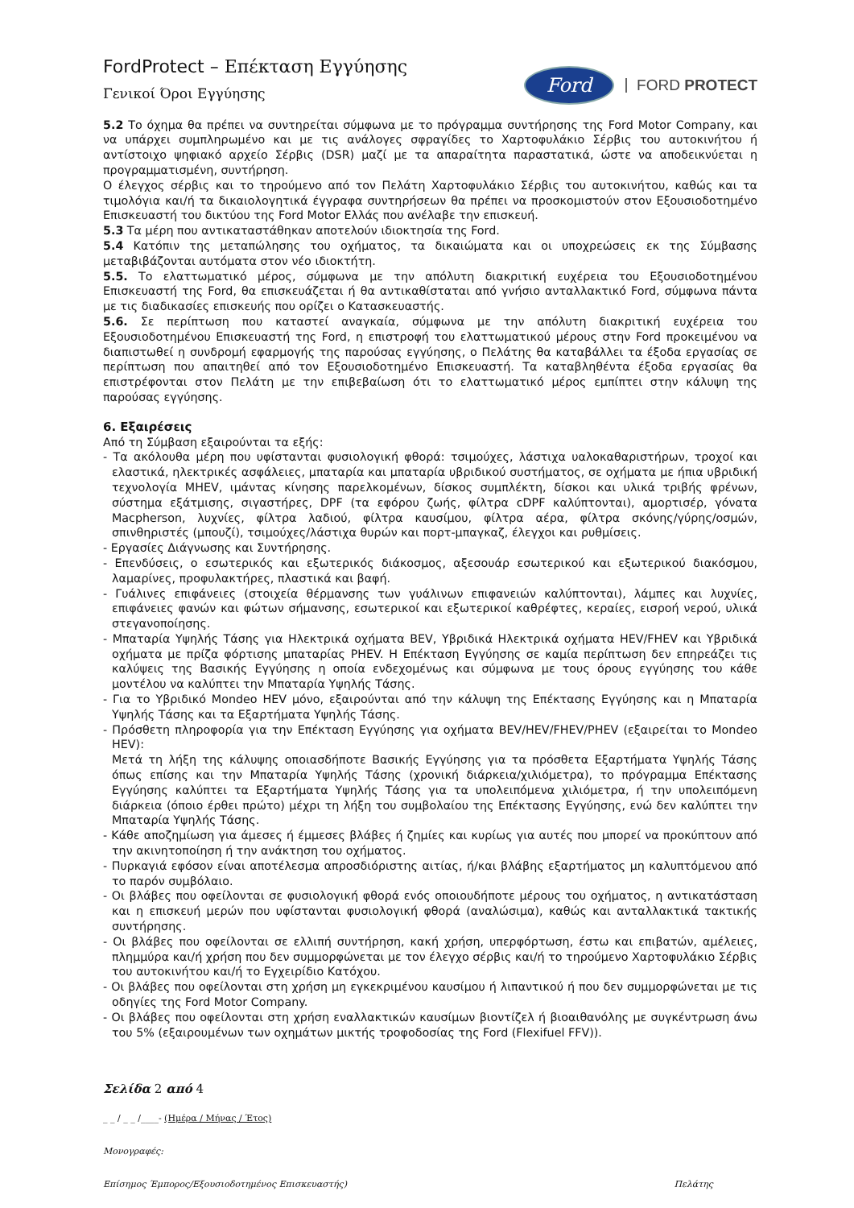FordProtect – Επέκταση Εγγύησης
Γενικοί Όροι Εγγύησης
Ford
FORD PROTECT
5.2 Το όχημα θα πρέπει να συντηρείται σύμφωνα με το πρόγραμμα συντήρησης της Ford Motor Company, και να υπάρχει συμπληρωμένο και με τις ανάλογες σφραγίδες το Χαρτοφυλάκιο Σέρβις του αυτοκινήτου ή αντίστοιχο ψηφιακό αρχείο Σέρβις (DSR) μαζί με τα απαραίτητα παραστατικά, ώστε να αποδεικνύεται η προγραμματισμένη, συντήρηση.
Ο έλεγχος σέρβις και το τηρούμενο από τον Πελάτη Χαρτοφυλάκιο Σέρβις του αυτοκινήτου, καθώς και τα τιμολόγια και/ή τα δικαιολογητικά έγγραφα συντηρήσεων θα πρέπει να προσκομιστούν στον Εξουσιοδοτημένο Επισκευαστή του δικτύου της Ford Motor Ελλάς που ανέλαβε την επισκευή.
5.3 Τα μέρη που αντικαταστάθηκαν αποτελούν ιδιοκτησία της Ford.
5.4 Κατόπιν της μεταπώλησης του οχήματος, τα δικαιώματα και οι υποχρεώσεις εκ της Σύμβασης μεταβιβάζονται αυτόματα στον νέο ιδιοκτήτη.
5.5. Το ελαττωματικό μέρος, σύμφωνα με την απόλυτη διακριτική ευχέρεια του Εξουσιοδοτημένου Επισκευαστή της Ford, θα επισκευάζεται ή θα αντικαθίσταται από γνήσιο ανταλλακτικό Ford, σύμφωνα πάντα με τις διαδικασίες επισκευής που ορίζει ο Κατασκευαστής.
5.6. Σε περίπτωση που καταστεί αναγκαία, σύμφωνα με την απόλυτη διακριτική ευχέρεια του Εξουσιοδοτημένου Επισκευαστή της Ford, η επιστροφή του ελαττωματικού μέρους στην Ford προκειμένου να διαπιστωθεί η συνδρομή εφαρμογής της παρούσας εγγύησης, ο Πελάτης θα καταβάλλει τα έξοδα εργασίας σε περίπτωση που απαιτηθεί από τον Εξουσιοδοτημένο Επισκευαστή. Τα καταβληθέντα έξοδα εργασίας θα επιστρέφονται στον Πελάτη με την επιβεβαίωση ότι το ελαττωματικό μέρος εμπίπτει στην κάλυψη της παρούσας εγγύησης.
6. Εξαιρέσεις
Από τη Σύμβαση εξαιρούνται τα εξής:
- Τα ακόλουθα μέρη που υφίστανται φυσιολογική φθορά: τσιμούχες, λάστιχα υαλοκαθαριστήρων, τροχοί και ελαστικά, ηλεκτρικές ασφάλειες, μπαταρία και μπαταρία υβριδικού συστήματος, σε οχήματα με ήπια υβριδική τεχνολογία MHEV, ιμάντας κίνησης παρελκομένων, δίσκος συμπλέκτη, δίσκοι και υλικά τριβής φρένων, σύστημα εξάτμισης, σιγαστήρες, DPF (τα εφόρου ζωής, φίλτρα cDPF καλύπτονται), αμορτισέρ, γόνατα Macpherson, λυχνίες, φίλτρα λαδιού, φίλτρα καυσίμου, φίλτρα αέρα, φίλτρα σκόνης/γύρης/οσμών, σπινθηριστές (μπουζί), τσιμούχες/λάστιχα θυρών και πορτ-μπαγκαζ, έλεγχοι και ρυθμίσεις.
- Εργασίες Διάγνωσης και Συντήρησης.
- Επενδύσεις, ο εσωτερικός και εξωτερικός διάκοσμος, αξεσουάρ εσωτερικού και εξωτερικού διακόσμου, λαμαρίνες, προφυλακτήρες, πλαστικά και βαφή.
- Γυάλινες επιφάνειες (στοιχεία θέρμανσης των γυάλινων επιφανειών καλύπτονται), λάμπες και λυχνίες, επιφάνειες φανών και φώτων σήμανσης, εσωτερικοί και εξωτερικοί καθρέφτες, κεραίες, εισροή νερού, υλικά στεγανοποίησης.
- Μπαταρία Υψηλής Τάσης για Ηλεκτρικά οχήματα BEV, Υβριδικά Ηλεκτρικά οχήματα HEV/FHEV και Υβριδικά οχήματα με πρίζα φόρτισης μπαταρίας PHEV. Η Επέκταση Εγγύησης σε καμία περίπτωση δεν επηρεάζει τις καλύψεις της Βασικής Εγγύησης η οποία ενδεχομένως και σύμφωνα με τους όρους εγγύησης του κάθε μοντέλου να καλύπτει την Μπαταρία Υψηλής Τάσης.
- Για το Υβριδικό Mondeo HEV μόνο, εξαιρούνται από την κάλυψη της Επέκτασης Εγγύησης και η Μπαταρία Υψηλής Τάσης και τα Εξαρτήματα Υψηλής Τάσης.
- Πρόσθετη πληροφορία για την Επέκταση Εγγύησης για οχήματα BEV/HEV/FHEV/PHEV (εξαιρείται το Mondeo HEV):
Μετά τη λήξη της κάλυψης οποιασδήποτε Βασικής Εγγύησης για τα πρόσθετα Εξαρτήματα Υψηλής Τάσης όπως επίσης και την Μπαταρία Υψηλής Τάσης (χρονική διάρκεια/χιλιόμετρα), το πρόγραμμα Επέκτασης Εγγύησης καλύπτει τα Εξαρτήματα Υψηλής Τάσης για τα υπολειπόμενα χιλιόμετρα, ή την υπολειπόμενη διάρκεια (όποιο έρθει πρώτο) μέχρι τη λήξη του συμβολαίου της Επέκτασης Εγγύησης, ενώ δεν καλύπτει την Μπαταρία Υψηλής Τάσης.
- Κάθε αποζημίωση για άμεσες ή έμμεσες βλάβες ή ζημίες και κυρίως για αυτές που μπορεί να προκύπτουν από την ακινητοποίηση ή την ανάκτηση του οχήματος.
- Πυρκαγιά εφόσον είναι αποτέλεσμα απροσδιόριστης αιτίας, ή/και βλάβης εξαρτήματος μη καλυπτόμενου από το παρόν συμβόλαιο.
- Οι βλάβες που οφείλονται σε φυσιολογική φθορά ενός οποιουδήποτε μέρους του οχήματος, η αντικατάσταση και η επισκευή μερών που υφίστανται φυσιολογική φθορά (αναλώσιμα), καθώς και ανταλλακτικά τακτικής συντήρησης.
- Οι βλάβες που οφείλονται σε ελλιπή συντήρηση, κακή χρήση, υπερφόρτωση, έστω και επιβατών, αμέλειες, πλημμύρα και/ή χρήση που δεν συμμορφώνεται με τον έλεγχο σέρβις και/ή το τηρούμενο Χαρτοφυλάκιο Σέρβις του αυτοκινήτου και/ή το Εγχειρίδιο Κατόχου.
- Οι βλάβες που οφείλονται στη χρήση μη εγκεκριμένου καυσίμου ή λιπαντικού ή που δεν συμμορφώνεται με τις οδηγίες της Ford Motor Company.
- Οι βλάβες που οφείλονται στη χρήση εναλλακτικών καυσίμων βιοντίζελ ή βιοαιθανόλης με συγκέντρωση άνω του 5% (εξαιρουμένων των οχημάτων μικτής τροφοδοσίας της Ford (Flexifuel FFV)).
Σελίδα 2 από 4
_ _ / _ _ /____- (Ημέρα / Μήνας / Έτος)
Μονογραφές:
Επίσημος Έμπορος/Εξουσιοδοτημένος Επισκευαστής) Πελάτης